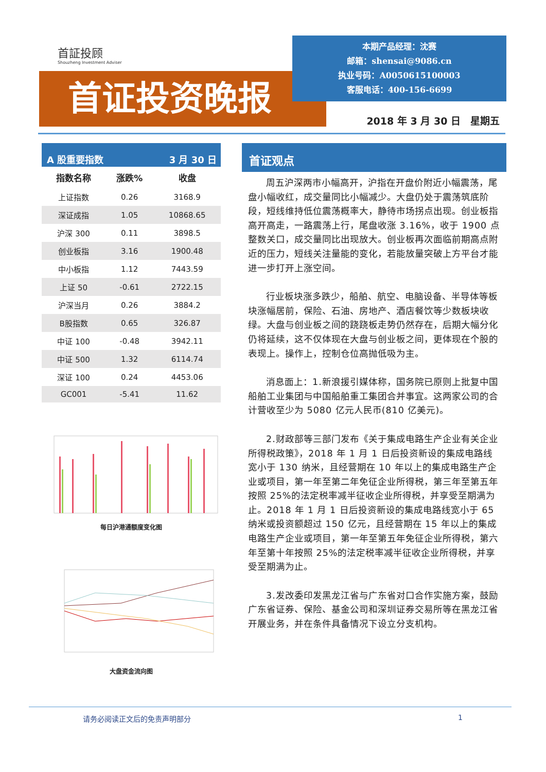首証投顾
Shouzheng Investment Adviser
首证投资晚报
本期产品经理：沈赛
邮箱：shensai@9086.cn
执业号码：A0050615100003
客服电话：400-156-6699
2018 年 3 月 30 日　星期五
A 股重要指数 3 月 30 日
| 指数名称 | 涨跌% | 收盘 |
| --- | --- | --- |
| 上证指数 | 0.26 | 3168.9 |
| 深证成指 | 1.05 | 10868.65 |
| 沪深 300 | 0.11 | 3898.5 |
| 创业板指 | 3.16 | 1900.48 |
| 中小板指 | 1.12 | 7443.59 |
| 上证 50 | -0.61 | 2722.15 |
| 沪深当月 | 0.26 | 3884.2 |
| B股指数 | 0.65 | 326.87 |
| 中证 100 | -0.48 | 3942.11 |
| 中证 500 | 1.32 | 6114.74 |
| 深证 100 | 0.24 | 4453.06 |
| GC001 | -5.41 | 11.62 |
每日沪港通额度变化图
大盘资金流向图
首证观点
周五沪深两市小幅高开，沪指在开盘价附近小幅震荡，尾盘小幅收红，成交量同比小幅减少。大盘仍处于震荡筑底阶段，短线维持低位震荡概率大，静待市场拐点出现。创业板指高开高走，一路震荡上行，尾盘收涨 3.16%，收于 1900 点整数关口，成交量同比出现放大。创业板再次面临前期高点附近的压力，短线关注量能的变化，若能放量突破上方平台才能进一步打开上涨空间。
行业板块涨多跌少，船舶、航空、电脑设备、半导体等板块涨幅居前，保险、石油、房地产、酒店餐饮等少数板块收绿。大盘与创业板之间的跷跷板走势仍然存在，后期大幅分化仍将延续，这不仅体现在大盘与创业板之间，更体现在个股的表现上。操作上，控制仓位高抛低吸为主。
消息面上：1.新浪援引媒体称，国务院已原则上批复中国船舶工业集团与中国船舶重工集团合并事宜。这两家公司的合计营收至少为 5080 亿元人民币(810 亿美元)。
2.财政部等三部门发布《关于集成电路生产企业有关企业所得税政策》，2018 年 1 月 1 日后投资新设的集成电路线宽小于 130 纳米，且经营期在 10 年以上的集成电路生产企业或项目，第一年至第二年免征企业所得税，第三年至第五年按照 25%的法定税率减半征收企业所得税，并享受至期满为止。2018 年 1 月 1 日后投资新设的集成电路线宽小于 65 纳米或投资额超过 150 亿元，且经营期在 15 年以上的集成电路生产企业或项目，第一年至第五年免征企业所得税，第六年至第十年按照 25%的法定税率减半征收企业所得税，并享受至期满为止。
3.发改委印发黑龙江省与广东省对口合作实施方案，鼓励广东省证券、保险、基金公司和深圳证券交易所等在黑龙江省开展业务，并在条件具备情况下设立分支机构。
请务必阅读正文后的免责声明部分 1